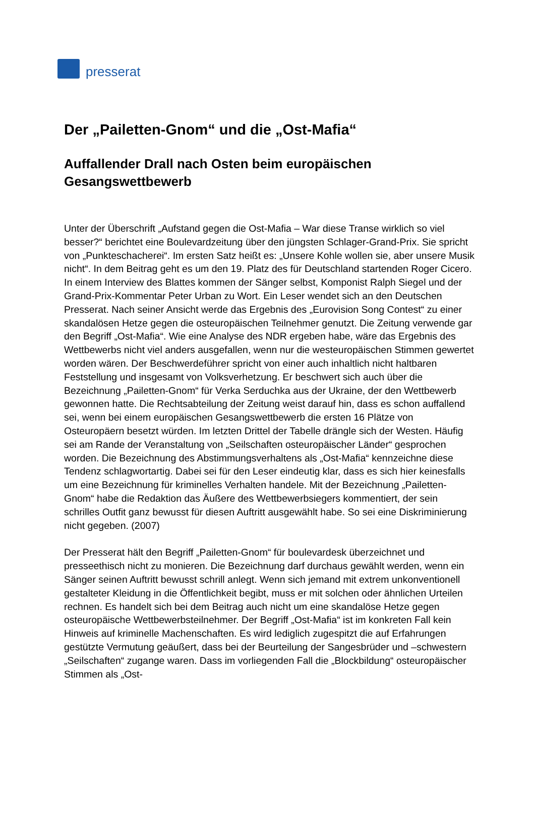presserat
Der „Pailetten-Gnom“ und die „Ost-Mafia“
Auffallender Drall nach Osten beim europäischen Gesangswettbewerb
Unter der Überschrift „Aufstand gegen die Ost-Mafia – War diese Transe wirklich so viel besser?“ berichtet eine Boulevardzeitung über den jüngsten Schlager-Grand-Prix. Sie spricht von „Punkteschacherei“. Im ersten Satz heißt es: „Unsere Kohle wollen sie, aber unsere Musik nicht“. In dem Beitrag geht es um den 19. Platz des für Deutschland startenden Roger Cicero. In einem Interview des Blattes kommen der Sänger selbst, Komponist Ralph Siegel und der Grand-Prix-Kommentar Peter Urban zu Wort. Ein Leser wendet sich an den Deutschen Presserat. Nach seiner Ansicht werde das Ergebnis des „Eurovision Song Contest“ zu einer skandalösen Hetze gegen die osteuropäischen Teilnehmer genutzt. Die Zeitung verwende gar den Begriff „Ost-Mafia“. Wie eine Analyse des NDR ergeben habe, wäre das Ergebnis des Wettbewerbs nicht viel anders ausgefallen, wenn nur die westeuropäischen Stimmen gewertet worden wären. Der Beschwerdeführer spricht von einer auch inhaltlich nicht haltbaren Feststellung und insgesamt von Volksverhetzung. Er beschwert sich auch über die Bezeichnung „Pailetten-Gnom“ für Verka Serduchka aus der Ukraine, der den Wettbewerb gewonnen hatte. Die Rechtsabteilung der Zeitung weist darauf hin, dass es schon auffallend sei, wenn bei einem europäischen Gesangswettbewerb die ersten 16 Plätze von Osteuropäern besetzt würden. Im letzten Drittel der Tabelle drängle sich der Westen. Häufig sei am Rande der Veranstaltung von „Seilschaften osteuropäischer Länder“ gesprochen worden. Die Bezeichnung des Abstimmungsverhaltens als „Ost-Mafia“ kennzeichne diese Tendenz schlagwortartig. Dabei sei für den Leser eindeutig klar, dass es sich hier keinesfalls um eine Bezeichnung für kriminelles Verhalten handele. Mit der Bezeichnung „Pailetten-Gnom“ habe die Redaktion das Äußere des Wettbewerbsiegers kommentiert, der sein schrilles Outfit ganz bewusst für diesen Auftritt ausgewählt habe. So sei eine Diskriminierung nicht gegeben. (2007)
Der Presserat hält den Begriff „Pailetten-Gnom“ für boulevardesk überzeichnet und presseethisch nicht zu monieren. Die Bezeichnung darf durchaus gewählt werden, wenn ein Sänger seinen Auftritt bewusst schrill anlegt. Wenn sich jemand mit extrem unkonventionell gestalteter Kleidung in die Öffentlichkeit begibt, muss er mit solchen oder ähnlichen Urteilen rechnen. Es handelt sich bei dem Beitrag auch nicht um eine skandalöse Hetze gegen osteuropäische Wettbewerbsteilnehmer. Der Begriff „Ost-Mafia“ ist im konkreten Fall kein Hinweis auf kriminelle Machenschaften. Es wird lediglich zugespitzt die auf Erfahrungen gestützte Vermutung geäußert, dass bei der Beurteilung der Sangesbrüder und –schwestern „Seilschaften“ zugange waren. Dass im vorliegenden Fall die „Blockbildung“ osteuropäischer Stimmen als „Ost-